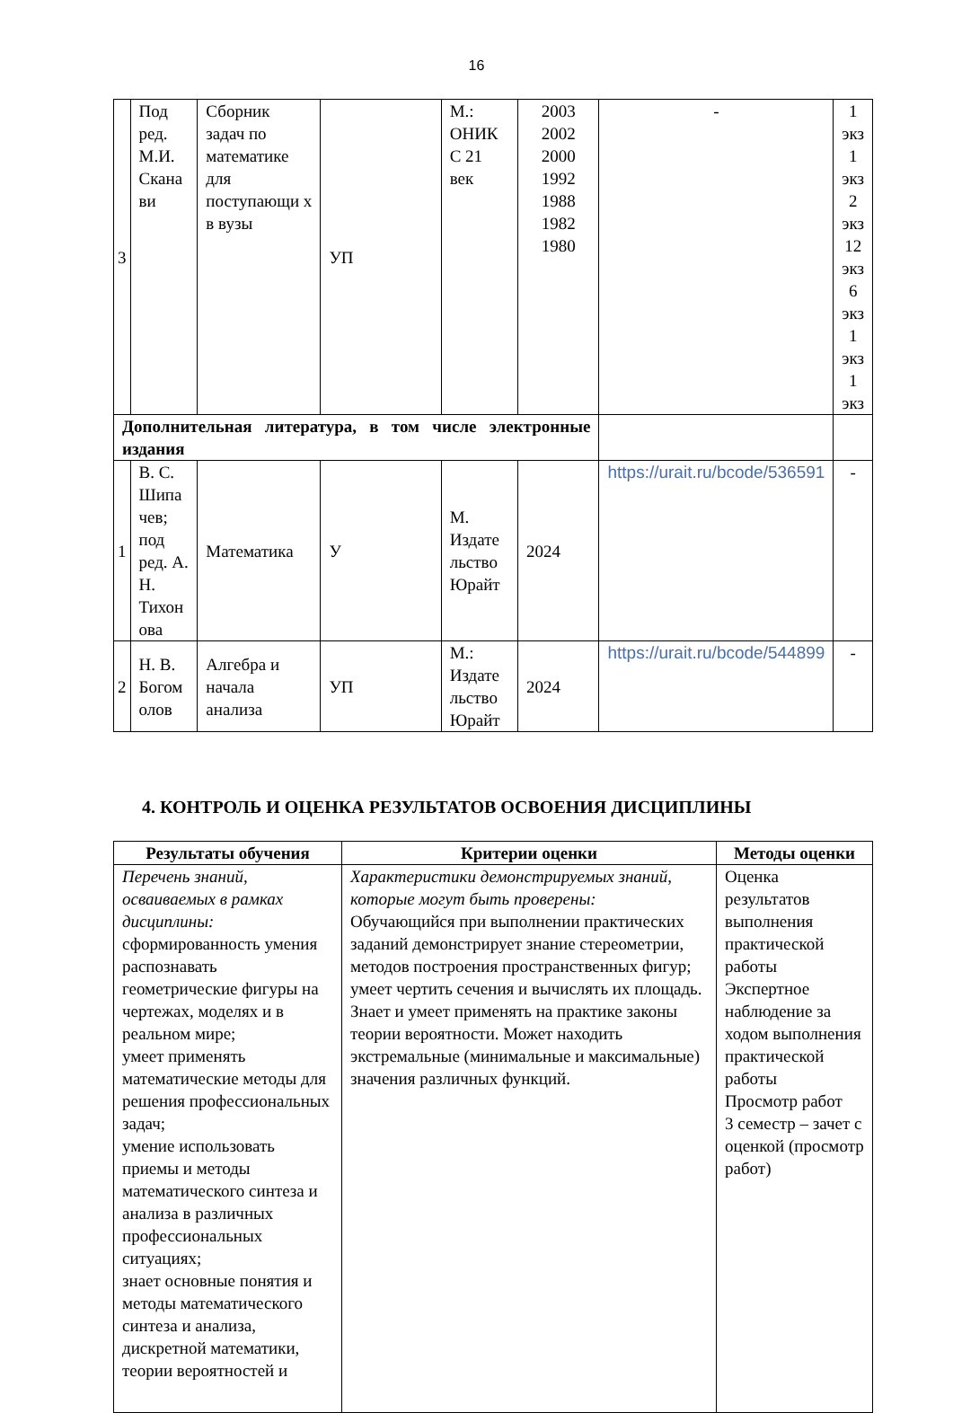16
| 3 | Под ред. М.И. Скана ви | Сборник задач по математике для поступающи х в вузы | УП | М.: ОНИК С 21 век | 2003 2002 2000 1992 1988 1982 1980 | - | 1 экз 1 экз 2 экз 12 экз 6 экз 1 экз 1 экз |
| Дополнительная литература, в том числе электронные издания | | | | | | | |
| 1 | В. С. Шипа чев; под ред. А. Н. Тихон ова | Математика | У | М. Издате льство Юрайт | 2024 | https://urait.ru/bcode/536591 | - |
| 2 | Н. В. Богом олов | Алгебра и начала анализа | УП | М.: Издате льство Юрайт | 2024 | https://urait.ru/bcode/544899 | - |
4. КОНТРОЛЬ И ОЦЕНКА РЕЗУЛЬТАТОВ ОСВОЕНИЯ ДИСЦИПЛИНЫ
| Результаты обучения | Критерии оценки | Методы оценки |
| --- | --- | --- |
| Перечень знаний, осваиваемых в рамках дисциплины: сформированность умения распознавать геометрические фигуры на чертежах, моделях и в реальном мире; умеет применять математические методы для решения профессиональных задач; умение использовать приемы и методы математического синтеза и анализа в различных профессиональных ситуациях; знает основные понятия и методы математического синтеза и анализа, дискретной математики, теории вероятностей и | Характеристики демонстрируемых знаний, которые могут быть проверены: Обучающийся при выполнении практических заданий демонстрирует знание стереометрии, методов построения пространственных фигур; умеет чертить сечения и вычислять их площадь. Знает и умеет применять на практике законы теории вероятности. Может находить экстремальные (минимальные и максимальные) значения различных функций. | Оценка результатов выполнения практической работы Экспертное наблюдение за ходом выполнения практической работы Просмотр работ 3 семестр – зачет с оценкой (просмотр работ) |